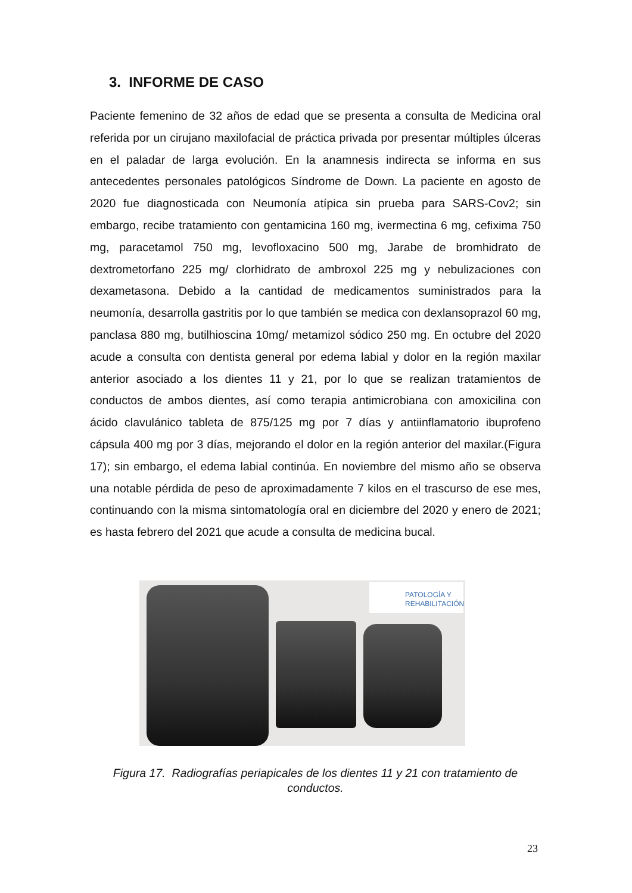3. INFORME DE CASO
Paciente femenino de 32 años de edad que se presenta a consulta de Medicina oral referida por un cirujano maxilofacial de práctica privada por presentar múltiples úlceras en el paladar de larga evolución. En la anamnesis indirecta se informa en sus antecedentes personales patológicos Síndrome de Down. La paciente en agosto de 2020 fue diagnosticada con Neumonía atípica sin prueba para SARS-Cov2; sin embargo, recibe tratamiento con gentamicina 160 mg, ivermectina 6 mg, cefixima 750 mg, paracetamol 750 mg, levofloxacino 500 mg, Jarabe de bromhidrato de dextrometorfano 225 mg/ clorhidrato de ambroxol 225 mg y nebulizaciones con dexametasona. Debido a la cantidad de medicamentos suministrados para la neumonía, desarrolla gastritis por lo que también se medica con dexlansoprazol 60 mg, panclasa 880 mg, butilhioscina 10mg/ metamizol sódico 250 mg. En octubre del 2020 acude a consulta con dentista general por edema labial y dolor en la región maxilar anterior asociado a los dientes 11 y 21, por lo que se realizan tratamientos de conductos de ambos dientes, así como terapia antimicrobiana con amoxicilina con ácido clavulánico tableta de 875/125 mg por 7 días y antiinflamatorio ibuprofeno cápsula 400 mg por 3 días, mejorando el dolor en la región anterior del maxilar.(Figura 17); sin embargo, el edema labial continúa. En noviembre del mismo año se observa una notable pérdida de peso de aproximadamente 7 kilos en el trascurso de ese mes, continuando con la misma sintomatología oral en diciembre del 2020 y enero de 2021; es hasta febrero del 2021 que acude a consulta de medicina bucal.
PATOLOGÍA Y
REHABILITACIÓN
Figura 17. Radiografías periapicales de los dientes 11 y 21 con tratamiento de conductos.
23